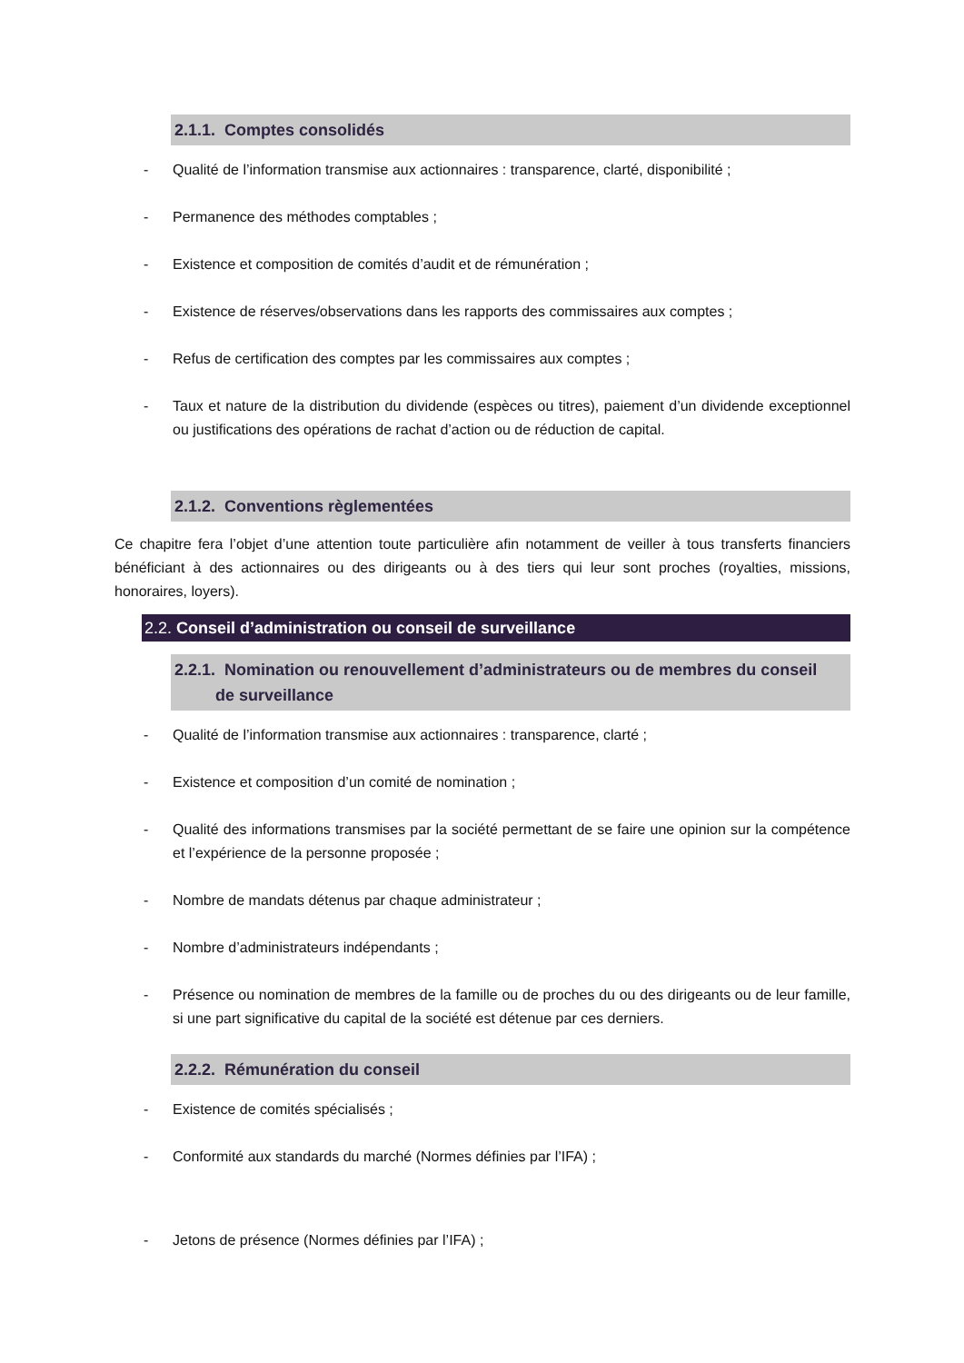2.1.1. Comptes consolidés
- Qualité de l’information transmise aux actionnaires : transparence, clarté, disponibilité ;
- Permanence des méthodes comptables ;
- Existence et composition de comités d’audit et de rémunération ;
- Existence de réserves/observations dans les rapports des commissaires aux comptes ;
- Refus de certification des comptes par les commissaires aux comptes ;
- Taux et nature de la distribution du dividende (espèces ou titres), paiement d’un dividende exceptionnel ou justifications des opérations de rachat d’action ou de réduction de capital.
2.1.2. Conventions règlementées
Ce chapitre fera l’objet d’une attention toute particulière afin notamment de veiller à tous transferts financiers bénéficiant à des actionnaires ou des dirigeants ou à des tiers qui leur sont proches (royalties, missions, honoraires, loyers).
2.2. Conseil d’administration ou conseil de surveillance
2.2.1. Nomination ou renouvellement d’administrateurs ou de membres du conseil
de surveillance
- Qualité de l’information transmise aux actionnaires : transparence, clarté ;
- Existence et composition d’un comité de nomination ;
- Qualité des informations transmises par la société permettant de se faire une opinion sur la compétence et l’expérience de la personne proposée ;
- Nombre de mandats détenus par chaque administrateur ;
- Nombre d’administrateurs indépendants ;
- Présence ou nomination de membres de la famille ou de proches du ou des dirigeants ou de leur famille, si une part significative du capital de la société est détenue par ces derniers.
2.2.2. Rémunération du conseil
- Existence de comités spécialisés ;
- Conformité aux standards du marché (Normes définies par l’IFA) ;
- Jetons de présence (Normes définies par l’IFA) ;